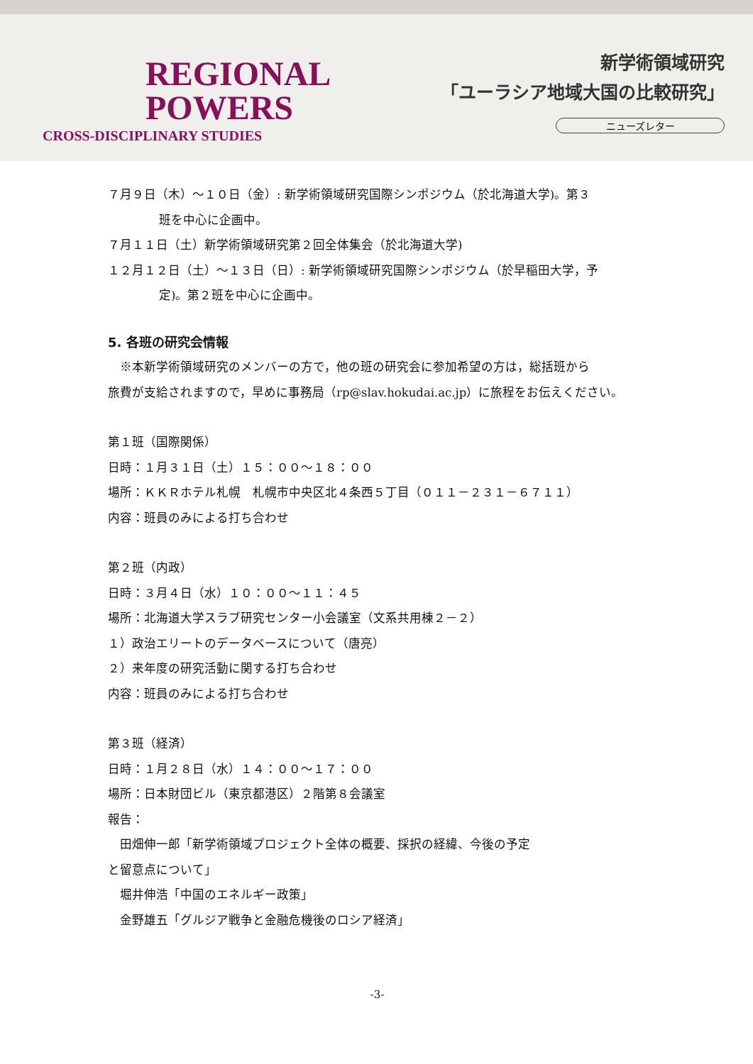REGIONAL
POWERS
CROSS-DISCIPLINARY STUDIES
新学術領域研究
「ユーラシア地域大国の比較研究」
ニューズレター
７月９日（木）～１０日（金）: 新学術領域研究国際シンポジウム（於北海道大学)。第３
班を中心に企画中。
７月１１日（土）新学術領域研究第２回全体集会（於北海道大学)
１２月１２日（土）～１３日（日）: 新学術領域研究国際シンポジウム（於早稲田大学，予
定)。第２班を中心に企画中。
5. 各班の研究会情報
　※本新学術領域研究のメンバーの方で，他の班の研究会に参加希望の方は，総括班から
旅費が支給されますので，早めに事務局（rp@slav.hokudai.ac.jp）に旅程をお伝えください。
第１班（国際関係）
日時：１月３１日（土）１５：００～１８：００
場所：ＫＫＲホテル札幌　札幌市中央区北４条西５丁目（０１１－２３１－６７１１）
内容：班員のみによる打ち合わせ
第２班（内政）
日時：３月４日（水）１０：００～１１：４５
場所：北海道大学スラブ研究センター小会議室（文系共用棟２－２）
１）政治エリートのデータベースについて（唐亮）
２）来年度の研究活動に関する打ち合わせ
内容：班員のみによる打ち合わせ
第３班（経済）
日時：１月２８日（水）１４：００～１７：００
場所：日本財団ビル（東京都港区）２階第８会議室
報告：
　田畑伸一郎「新学術領域プロジェクト全体の概要、採択の経緯、今後の予定
と留意点について」
　堀井伸浩「中国のエネルギー政策」
　金野雄五「グルジア戦争と金融危機後のロシア経済」
-3-